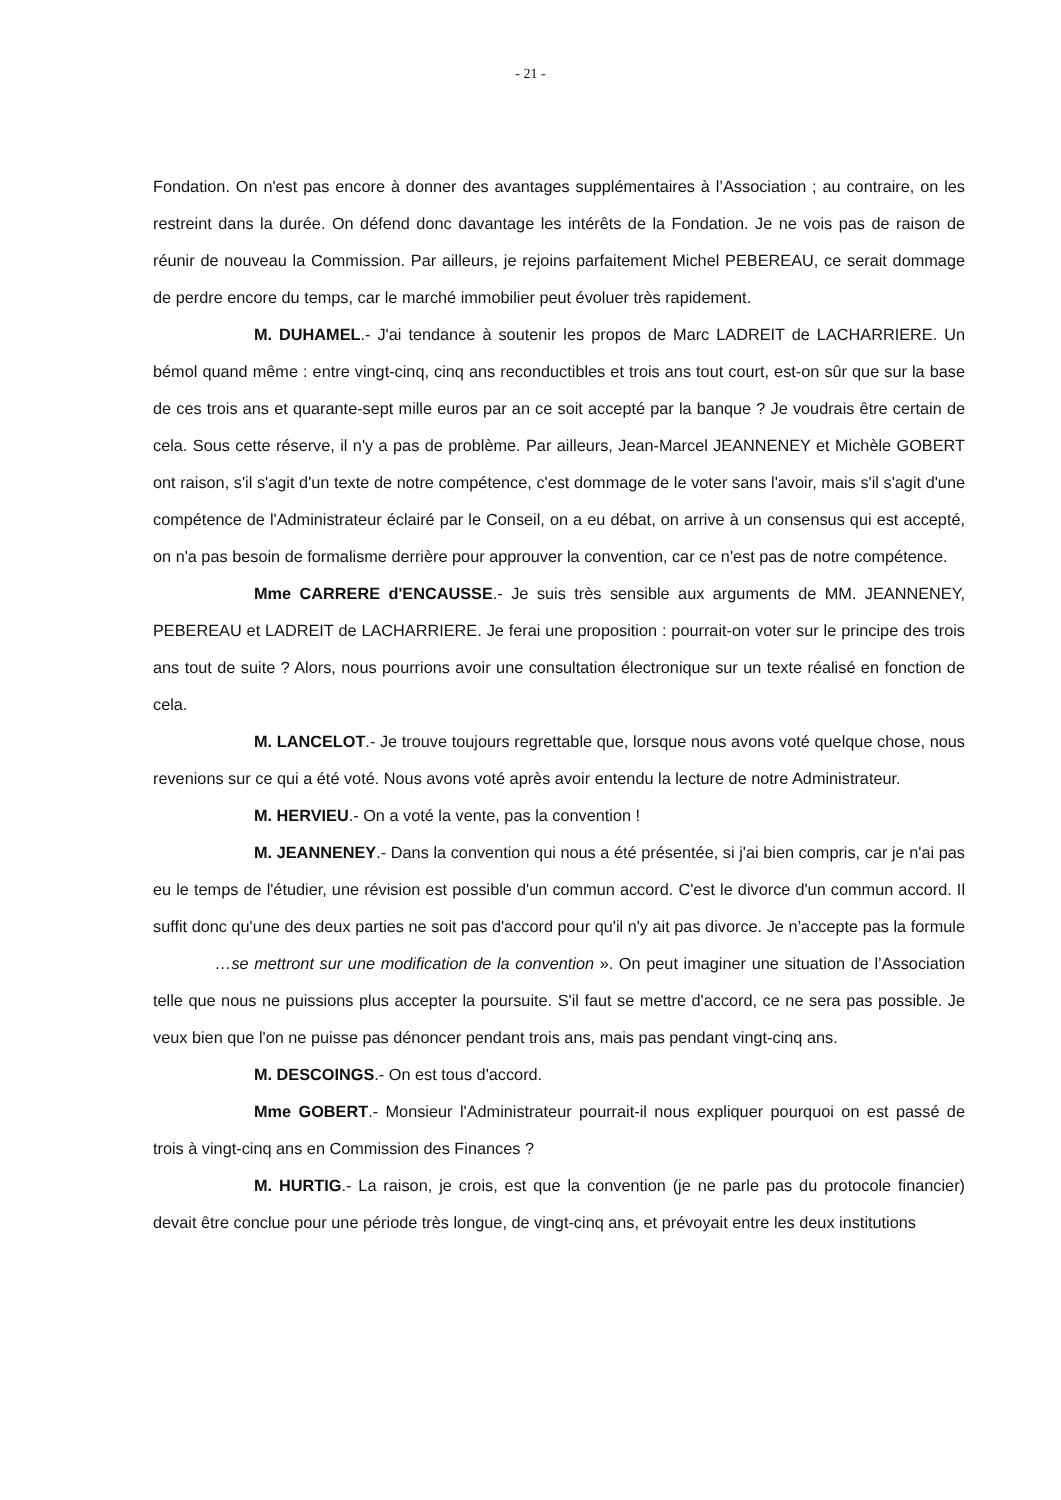- 21 -
Fondation. On n'est pas encore à donner des avantages supplémentaires à l’Association ; au contraire, on les restreint dans la durée. On défend donc davantage les intérêts de la Fondation. Je ne vois pas de raison de réunir de nouveau la Commission. Par ailleurs, je rejoins parfaitement Michel PEBEREAU, ce serait dommage de perdre encore du temps, car le marché immobilier peut évoluer très rapidement.
M. DUHAMEL.- J'ai tendance à soutenir les propos de Marc LADREIT de LACHARRIERE. Un bémol quand même : entre vingt-cinq, cinq ans reconductibles et trois ans tout court, est-on sûr que sur la base de ces trois ans et quarante-sept mille euros par an ce soit accepté par la banque ? Je voudrais être certain de cela. Sous cette réserve, il n'y a pas de problème. Par ailleurs, Jean-Marcel JEANNENEY et Michèle GOBERT ont raison, s'il s'agit d'un texte de notre compétence, c'est dommage de le voter sans l'avoir, mais s'il s'agit d'une compétence de l'Administrateur éclairé par le Conseil, on a eu débat, on arrive à un consensus qui est accepté, on n'a pas besoin de formalisme derrière pour approuver la convention, car ce n'est pas de notre compétence.
Mme CARRERE d'ENCAUSSE.- Je suis très sensible aux arguments de MM. JEANNENEY, PEBEREAU et LADREIT de LACHARRIERE. Je ferai une proposition : pourrait-on voter sur le principe des trois ans tout de suite ? Alors, nous pourrions avoir une consultation électronique sur un texte réalisé en fonction de cela.
M. LANCELOT.- Je trouve toujours regrettable que, lorsque nous avons voté quelque chose, nous revenions sur ce qui a été voté. Nous avons voté après avoir entendu la lecture de notre Administrateur.
M. HERVIEU.- On a voté la vente, pas la convention !
M. JEANNENEY.- Dans la convention qui nous a été présentée, si j'ai bien compris, car je n'ai pas eu le temps de l'étudier, une révision est possible d'un commun accord. C'est le divorce d'un commun accord. Il suffit donc qu'une des deux parties ne soit pas d'accord pour qu'il n'y ait pas divorce. Je n’accepte pas la formule …se mettront sur une modification de la convention ». On peut imaginer une situation de l’Association telle que nous ne puissions plus accepter la poursuite. S'il faut se mettre d'accord, ce ne sera pas possible. Je veux bien que l'on ne puisse pas dénoncer pendant trois ans, mais pas pendant vingt-cinq ans.
M. DESCOINGS.- On est tous d'accord.
Mme GOBERT.- Monsieur l'Administrateur pourrait-il nous expliquer pourquoi on est passé de trois à vingt-cinq ans en Commission des Finances ?
M. HURTIG.- La raison, je crois, est que la convention (je ne parle pas du protocole financier) devait être conclue pour une période très longue, de vingt-cinq ans, et prévoyait entre les deux institutions